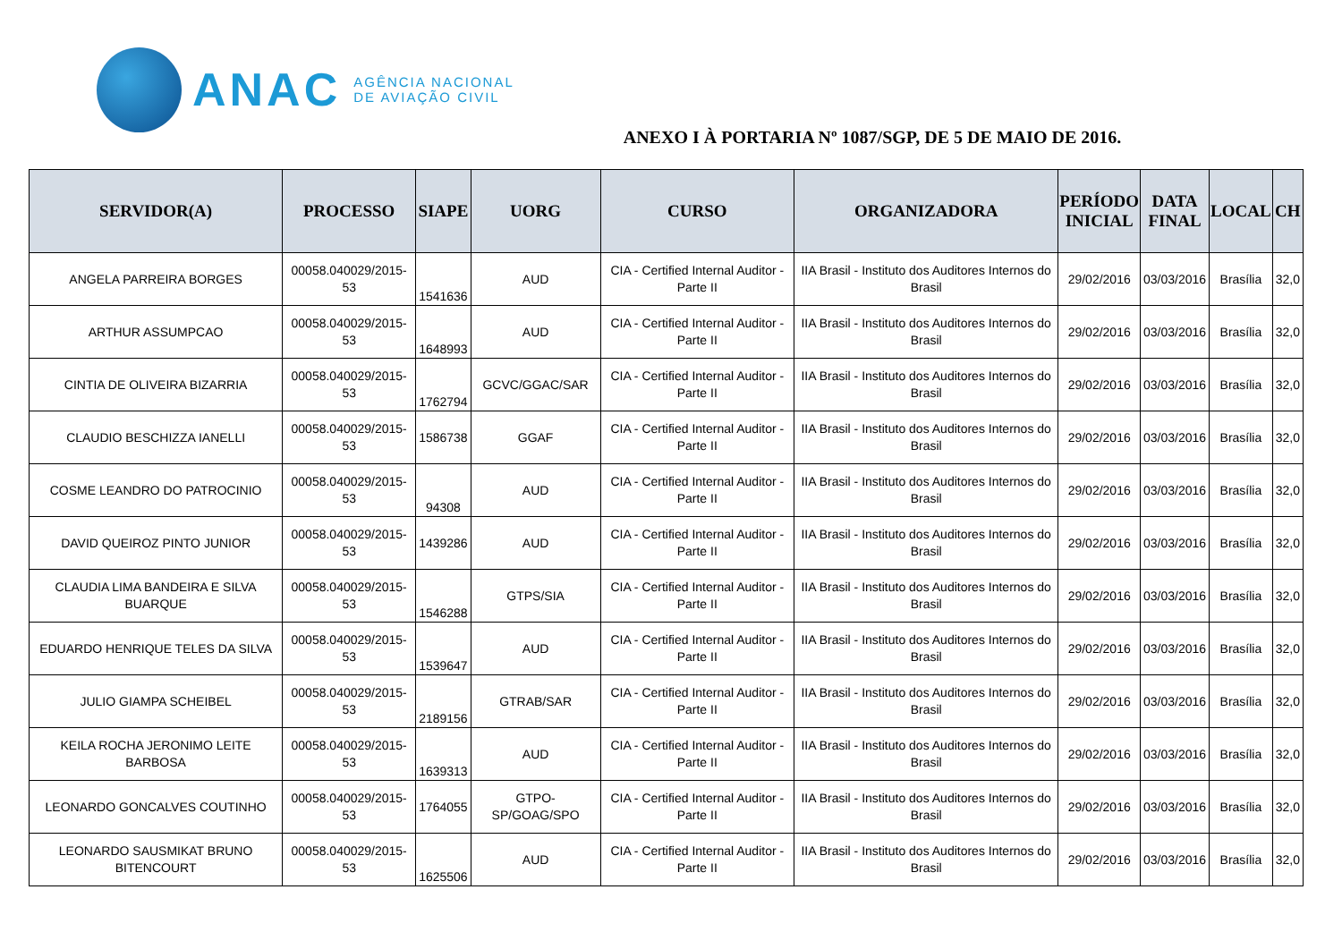ANAC AGÊNCIA NACIONAL
DE AVIAÇÃO CIVIL
ANEXO I À PORTARIA Nº 1087/SGP, DE 5 DE MAIO DE 2016.
| SERVIDOR(A) | PROCESSO | SIAPE | UORG | CURSO | ORGANIZADORA | PERÍODO INICIAL | DATA FINAL | LOCAL | CH |
| --- | --- | --- | --- | --- | --- | --- | --- | --- | --- |
| ANGELA PARREIRA BORGES | 00058.040029/2015-53 | 1541636 | AUD | CIA - Certified Internal Auditor - Parte II | IIA Brasil - Instituto dos Auditores Internos do Brasil | 29/02/2016 | 03/03/2016 | Brasília | 32,0 |
| ARTHUR ASSUMPCAO | 00058.040029/2015-53 | 1648993 | AUD | CIA - Certified Internal Auditor - Parte II | IIA Brasil - Instituto dos Auditores Internos do Brasil | 29/02/2016 | 03/03/2016 | Brasília | 32,0 |
| CINTIA DE OLIVEIRA BIZARRIA | 00058.040029/2015-53 | 1762794 | GCVC/GGAC/SAR | CIA - Certified Internal Auditor - Parte II | IIA Brasil - Instituto dos Auditores Internos do Brasil | 29/02/2016 | 03/03/2016 | Brasília | 32,0 |
| CLAUDIO BESCHIZZA IANELLI | 00058.040029/2015-53 | 1586738 | GGAF | CIA - Certified Internal Auditor - Parte II | IIA Brasil - Instituto dos Auditores Internos do Brasil | 29/02/2016 | 03/03/2016 | Brasília | 32,0 |
| COSME LEANDRO DO PATROCINIO | 00058.040029/2015-53 | 94308 | AUD | CIA - Certified Internal Auditor - Parte II | IIA Brasil - Instituto dos Auditores Internos do Brasil | 29/02/2016 | 03/03/2016 | Brasília | 32,0 |
| DAVID QUEIROZ PINTO JUNIOR | 00058.040029/2015-53 | 1439286 | AUD | CIA - Certified Internal Auditor - Parte II | IIA Brasil - Instituto dos Auditores Internos do Brasil | 29/02/2016 | 03/03/2016 | Brasília | 32,0 |
| CLAUDIA LIMA BANDEIRA E SILVA BUARQUE | 00058.040029/2015-53 | 1546288 | GTPS/SIA | CIA - Certified Internal Auditor - Parte II | IIA Brasil - Instituto dos Auditores Internos do Brasil | 29/02/2016 | 03/03/2016 | Brasília | 32,0 |
| EDUARDO HENRIQUE TELES DA SILVA | 00058.040029/2015-53 | 1539647 | AUD | CIA - Certified Internal Auditor - Parte II | IIA Brasil - Instituto dos Auditores Internos do Brasil | 29/02/2016 | 03/03/2016 | Brasília | 32,0 |
| JULIO GIAMPA SCHEIBEL | 00058.040029/2015-53 | 2189156 | GTRAB/SAR | CIA - Certified Internal Auditor - Parte II | IIA Brasil - Instituto dos Auditores Internos do Brasil | 29/02/2016 | 03/03/2016 | Brasília | 32,0 |
| KEILA ROCHA JERONIMO LEITE BARBOSA | 00058.040029/2015-53 | 1639313 | AUD | CIA - Certified Internal Auditor - Parte II | IIA Brasil - Instituto dos Auditores Internos do Brasil | 29/02/2016 | 03/03/2016 | Brasília | 32,0 |
| LEONARDO GONCALVES COUTINHO | 00058.040029/2015-53 | 1764055 | GTPO-SP/GOAG/SPO | CIA - Certified Internal Auditor - Parte II | IIA Brasil - Instituto dos Auditores Internos do Brasil | 29/02/2016 | 03/03/2016 | Brasília | 32,0 |
| LEONARDO SAUSMIKAT BRUNO BITENCOURT | 00058.040029/2015-53 | 1625506 | AUD | CIA - Certified Internal Auditor - Parte II | IIA Brasil - Instituto dos Auditores Internos do Brasil | 29/02/2016 | 03/03/2016 | Brasília | 32,0 |